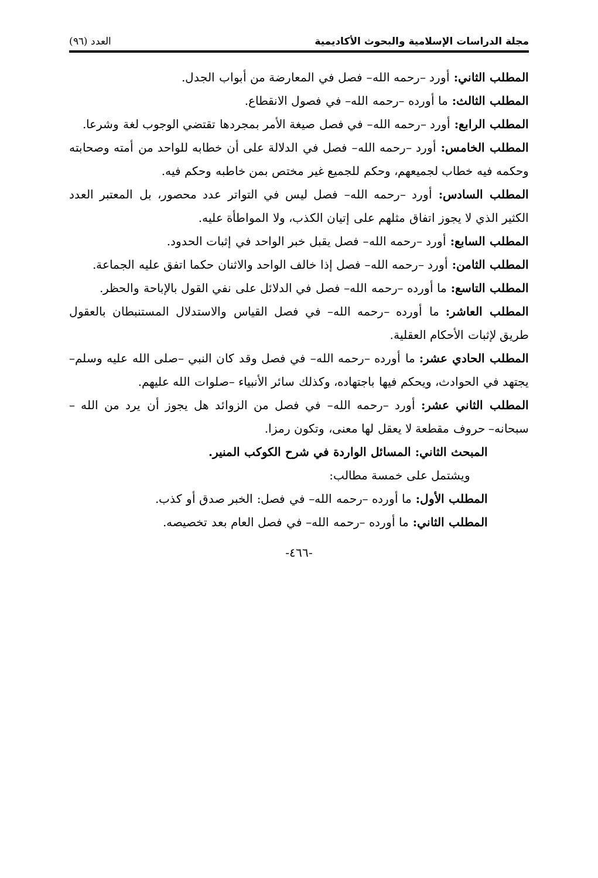مجلة الدراسات الإسلامية والبحوث الأكاديمية العدد (٩٦)
المطلب الثاني: أورد –رحمه الله– فصل في المعارضة من أبواب الجدل.
المطلب الثالث: ما أورده –رحمه الله– في فصول الانقطاع.
المطلب الرابع: أورد –رحمه الله– في فصل صيغة الأمر بمجردها تقتضي الوجوب لغة وشرعا.
المطلب الخامس: أورد –رحمه الله– فصل في الدلالة على أن خطابه للواحد من أمته وصحابته وحكمه فيه خطاب لجميعهم، وحكم للجميع غير مختص بمن خاطبه وحكم فيه.
المطلب السادس: أورد –رحمه الله– فصل ليس في التواتر عدد محصور، بل المعتبر العدد الكثير الذي لا يجوز اتفاق مثلهم على إتيان الكذب، ولا المواطأة عليه.
المطلب السابع: أورد –رحمه الله– فصل يقبل خبر الواحد في إثبات الحدود.
المطلب الثامن: أورد –رحمه الله– فصل إذا خالف الواحد والاثنان حكما اتفق عليه الجماعة.
المطلب التاسع: ما أورده –رحمه الله– فصل في الدلائل على نفي القول بالإباحة والحظر.
المطلب العاشر: ما أورده –رحمه الله– في فصل القياس والاستدلال المستنبطان بالعقول طريق لإثبات الأحكام العقلية.
المطلب الحادي عشر: ما أورده –رحمه الله– في فصل وقد كان النبي –صلى الله عليه وسلم– يجتهد في الحوادث، ويحكم فيها باجتهاده، وكذلك سائر الأنبياء –صلوات الله عليهم.
المطلب الثاني عشر: أورد –رحمه الله– في فصل من الزوائد هل يجوز أن يرد من الله –سبحانه– حروف مقطعة لا يعقل لها معنى، وتكون رمزا.
المبحث الثاني: المسائل الواردة في شرح الكوكب المنير.
ويشتمل على خمسة مطالب:
المطلب الأول: ما أورده –رحمه الله– في فصل: الخبر صدق أو كذب.
المطلب الثاني: ما أورده –رحمه الله– في فصل العام بعد تخصيصه.
-٤٦٦-